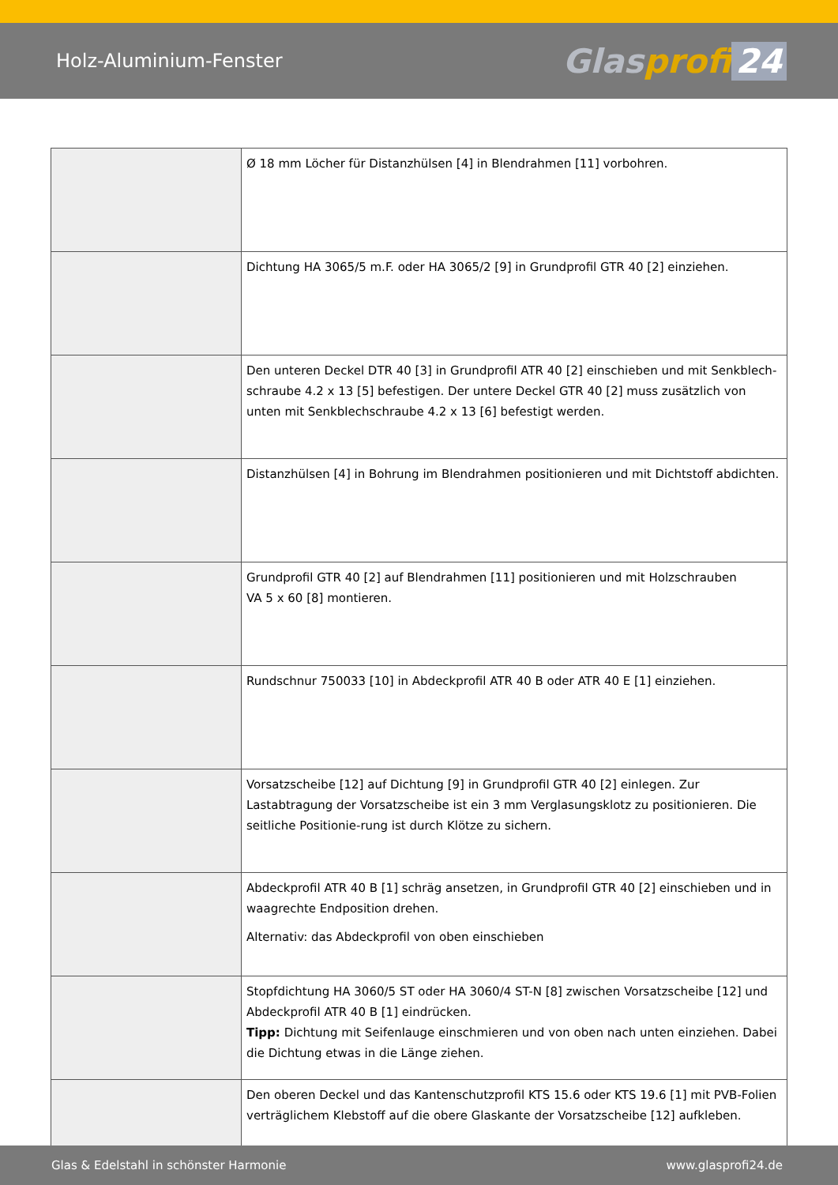Holz-Aluminium-Fenster
Glasprofi 24
| | Ø 18 mm Löcher für Distanzhülsen [4] in Blendrahmen [11] vorbohren. |
| | Dichtung HA 3065/5 m.F. oder HA 3065/2 [9] in Grundprofil GTR 40 [2] einziehen. |
| | Den unteren Deckel DTR 40 [3] in Grundprofil ATR 40 [2] einschieben und mit Senkblech-schraube 4.2 x 13 [5] befestigen. Der untere Deckel GTR 40 [2] muss zusätzlich von unten mit Senkblechschraube 4.2 x 13 [6] befestigt werden. |
| | Distanzhülsen [4] in Bohrung im Blendrahmen positionieren und mit Dichtstoff abdichten. |
| | Grundprofil GTR 40 [2] auf Blendrahmen [11] positionieren und mit Holzschrauben VA 5 x 60 [8] montieren. |
| | Rundschnur 750033 [10] in Abdeckprofil ATR 40 B oder ATR 40 E [1] einziehen. |
| | Vorsatzscheibe [12] auf Dichtung [9] in Grundprofil GTR 40 [2] einlegen. Zur Lastabtragung der Vorsatzscheibe ist ein 3 mm Verglasungsklotz zu positionieren. Die seitliche Positionie-rung ist durch Klötze zu sichern. |
| | Abdeckprofil ATR 40 B [1] schräg ansetzen, in Grundprofil GTR 40 [2] einschieben und in waagrechte Endposition drehen. Alternativ: das Abdeckprofil von oben einschieben |
| | Stopfdichtung HA 3060/5 ST oder HA 3060/4 ST-N [8] zwischen Vorsatzscheibe [12] und Abdeckprofil ATR 40 B [1] eindrücken. Tipp: Dichtung mit Seifenlauge einschmieren und von oben nach unten einziehen. Dabei die Dichtung etwas in die Länge ziehen. |
| | Den oberen Deckel und das Kantenschutzprofil KTS 15.6 oder KTS 19.6 [1] mit PVB-Folien verträglichem Klebstoff auf die obere Glaskante der Vorsatzscheibe [12] aufkleben. |
Glas & Edelstahl in schönster Harmonie www.glasprofi24.de